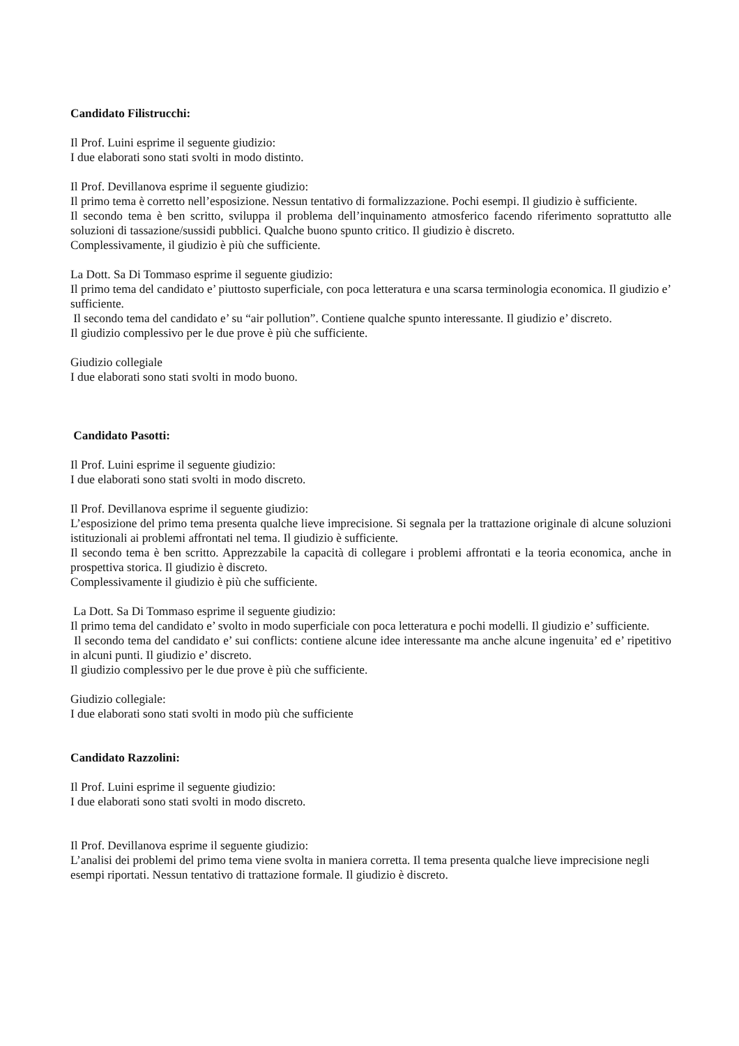Candidato Filistrucchi:
Il Prof. Luini esprime il seguente giudizio:
I due elaborati sono stati svolti in modo distinto.
Il Prof. Devillanova esprime il seguente giudizio:
Il primo tema è corretto nell’esposizione. Nessun tentativo di formalizzazione. Pochi esempi. Il giudizio è sufficiente.
Il secondo tema è ben scritto, sviluppa il problema dell’inquinamento atmosferico facendo riferimento soprattutto alle soluzioni di tassazione/sussidi pubblici. Qualche buono spunto critico. Il giudizio è discreto.
Complessivamente, il giudizio è più che sufficiente.
La Dott. Sa Di Tommaso esprime il seguente giudizio:
Il primo tema del candidato e’ piuttosto superficiale, con poca letteratura e una scarsa terminologia economica. Il giudizio e’ sufficiente.
Il secondo tema del candidato e’ su “air pollution”. Contiene qualche spunto interessante. Il giudizio e’ discreto.
Il giudizio complessivo per le due prove è più che sufficiente.
Giudizio collegiale
I due elaborati sono stati svolti in modo buono.
Candidato Pasotti:
Il Prof. Luini esprime il seguente giudizio:
I due elaborati sono stati svolti in modo discreto.
Il Prof. Devillanova esprime il seguente giudizio:
L’esposizione del primo tema presenta qualche lieve imprecisione. Si segnala per la trattazione originale di alcune soluzioni istituzionali ai problemi affrontati nel tema. Il giudizio è sufficiente.
Il secondo tema è ben scritto. Apprezzabile la capacità di collegare i problemi affrontati e la teoria economica, anche in prospettiva storica. Il giudizio è discreto.
Complessivamente il giudizio è più che sufficiente.
La Dott. Sa Di Tommaso esprime il seguente giudizio:
Il primo tema del candidato e’ svolto in modo superficiale con poca letteratura e pochi modelli. Il giudizio e’ sufficiente.
Il secondo tema del candidato e’ sui conflicts: contiene alcune idee interessante ma anche alcune ingenuita’ ed e’ ripetitivo in alcuni punti. Il giudizio e’ discreto.
Il giudizio complessivo per le due prove è più che sufficiente.
Giudizio collegiale:
I due elaborati sono stati svolti in modo più che sufficiente
Candidato Razzolini:
Il Prof. Luini esprime il seguente giudizio:
I due elaborati sono stati svolti in modo discreto.
Il Prof. Devillanova esprime il seguente giudizio:
L’analisi dei problemi del primo tema viene svolta in maniera corretta. Il tema presenta qualche lieve imprecisione negli esempi riportati. Nessun tentativo di trattazione formale. Il giudizio è discreto.